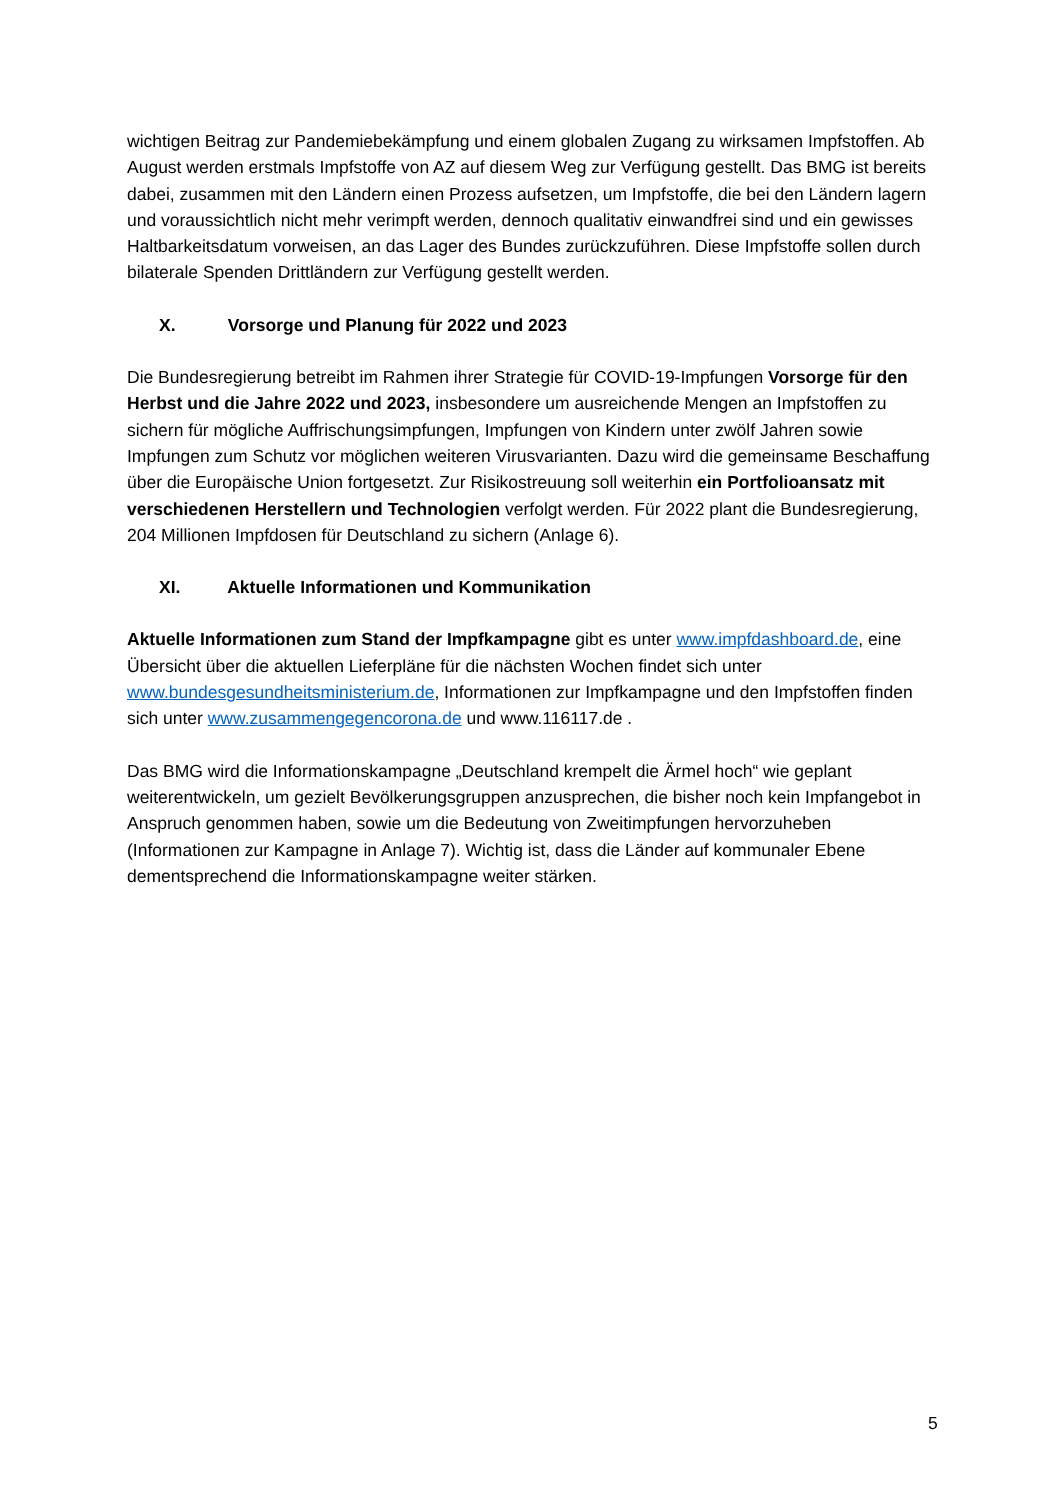wichtigen Beitrag zur Pandemiebekämpfung und einem globalen Zugang zu wirksamen Impf­stoffen. Ab August werden erstmals Impfstoffe von AZ auf diesem Weg zur Verfügung ge­stellt. Das BMG ist bereits dabei, zusammen mit den Ländern einen Prozess aufsetzen, um Impfstoffe, die bei den Ländern lagern und voraussichtlich nicht mehr verimpft werden, den­noch qualitativ einwandfrei sind und ein gewisses Haltbarkeitsdatum vorweisen, an das La­ger des Bundes zurückzuführen. Diese Impfstoffe sollen durch bilaterale Spenden Drittlän­dern zur Verfügung gestellt werden.
X. Vorsorge und Planung für 2022 und 2023
Die Bundesregierung betreibt im Rahmen ihrer Strategie für COVID-19-Impfungen Vorsorge für den Herbst und die Jahre 2022 und 2023, insbesondere um ausreichende Mengen an Impfstoffen zu sichern für mögliche Auffrischungsimpfungen, Impfungen von Kindern unter zwölf Jahren sowie Impfungen zum Schutz vor möglichen weiteren Virusvarianten. Dazu wird die gemeinsame Beschaffung über die Europäische Union fortgesetzt. Zur Risikostreuung soll weiterhin ein Portfolioansatz mit verschiedenen Herstellern und Technologien verfolgt werden. Für 2022 plant die Bundesregierung, 204 Millionen Impfdosen für Deutschland zu sichern (Anlage 6).
XI. Aktuelle Informationen und Kommunikation
Aktuelle Informationen zum Stand der Impfkampagne gibt es unter www.impfdash­board.de, eine Übersicht über die aktuellen Lieferpläne für die nächsten Wochen findet sich unter www.bundesgesundheitsministerium.de, Informationen zur Impfkampagne und den Impfstoffen finden sich unter www.zusammengegencorona.de und www.116117.de .
Das BMG wird die Informationskampagne „Deutschland krempelt die Ärmel hoch“ wie ge­plant weiterentwickeln, um gezielt Bevölkerungsgruppen anzusprechen, die bisher noch kein Impfangebot in Anspruch genommen haben, sowie um die Bedeutung von Zweitimpfungen hervorzuheben (Informationen zur Kampagne in Anlage 7). Wichtig ist, dass die Länder auf kommunaler Ebene dementsprechend die Informationskampagne weiter stärken.
5